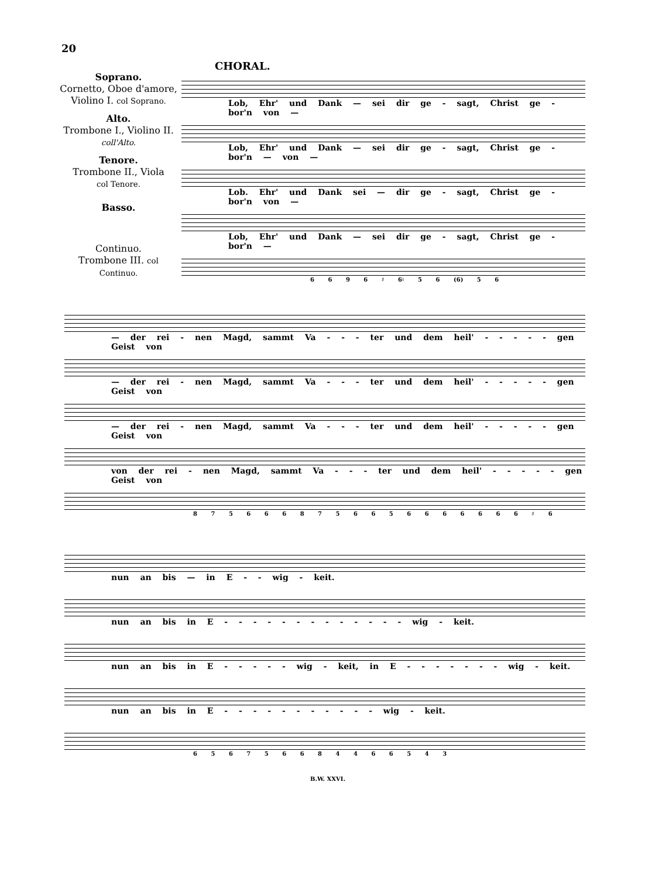20
CHORAL.
Soprano.
Cornetto, Oboe d'amore,
Violino I. col Soprano.
Alto.
Trombone I., Violino II.
coll'Alto.
Tenore.
Trombone II., Viola
col Tenore.
Basso.
Continuo.
Trombone III. col Continuo.
Lob, Ehr' und Dank — sei dir ge - sagt, Christ ge - bor'n von —
Lob, Ehr' und Dank — sei dir ge - sagt, Christ ge - bor'n — von —
Lob. Ehr' und Dank sei — dir ge - sagt, Christ ge - bor'n von —
Lob, Ehr' und Dank — sei dir ge - sagt, Christ ge - bor'n —
6 6 9 6 ♯ 6♮ 5 6 (6) 5 6
— der rei - nen Magd, sammt Va - - - ter und dem heil' - - - - - gen Geist von
— der rei - nen Magd, sammt Va - - - ter und dem heil' - - - - - gen Geist von
— der rei - nen Magd, sammt Va - - - ter und dem heil' - - - - - gen Geist von
von der rei - nen Magd, sammt Va - - - ter und dem heil' - - - - - gen Geist von
8 7 5 6 6 6 8 7 5 6 6 5 6 6 6 6 6 6 6 ♯ 6
nun an bis — in E - - wig - keit.
nun an bis in E - - - - - - - - - - - - - wig - keit.
nun an bis in E - - - - - wig - keit, in E - - - - - - - wig - keit.
nun an bis in E - - - - - - - - - - - wig - keit.
6 5 6 7 5 6 6 8 4 4 6 6 5 4 3
B.W. XXVI.